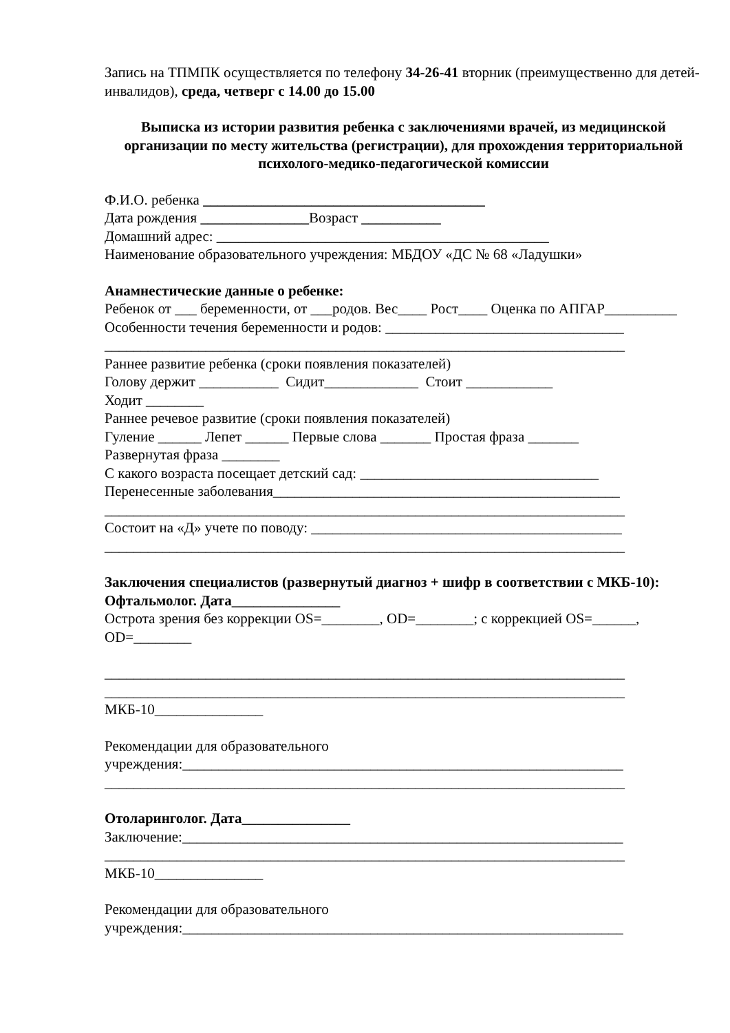Запись на ТПМПК осуществляется по телефону 34-26-41 вторник (преимущественно для детей-инвалидов), среда, четверг с 14.00 до 15.00
Выписка из истории развития ребенка с заключениями врачей, из медицинской организации по месту жительства (регистрации), для прохождения территориальной психолого-медико-педагогической комиссии
Ф.И.О. ребенка _______________________________________
Дата рождения _______________Возраст ___________
Домашний адрес: ______________________________________________
Наименование образовательного учреждения: МБДОУ «ДС № 68 «Ладушки»
Анамнестические данные о ребенке:
Ребенок от ___ беременности, от ___родов. Вес____ Рост____ Оценка по АПГАР__________
Особенности течения беременности и родов: _________________________________
________________________________________________________________________
Раннее развитие ребенка (сроки появления показателей)
Голову держит ___________ Сидит_____________ Стоит ____________
Ходит ________
Раннее речевое развитие (сроки появления показателей)
Гуление ______ Лепет ______ Первые слова _______ Простая фраза _______
Развернутая фраза ________
С какого возраста посещает детский сад: _________________________________
Перенесенные заболевания________________________________________________
________________________________________________________________________
Состоит на «Д» учете по поводу: ___________________________________________
________________________________________________________________________
Заключения специалистов (развернутый диагноз + шифр в соответствии с МКБ-10):
Офтальмолог. Дата_______________
Острота зрения без коррекции OS=________, OD=________; с коррекцией OS=______, OD=________
________________________________________________________________________
________________________________________________________________________
МКБ-10_______________
Рекомендации для образовательного
учреждения:_____________________________________________________________
________________________________________________________________________
Отоларинголог. Дата_______________
Заключение:_____________________________________________________________
________________________________________________________________________
МКБ-10_______________
Рекомендации для образовательного
учреждения:_____________________________________________________________